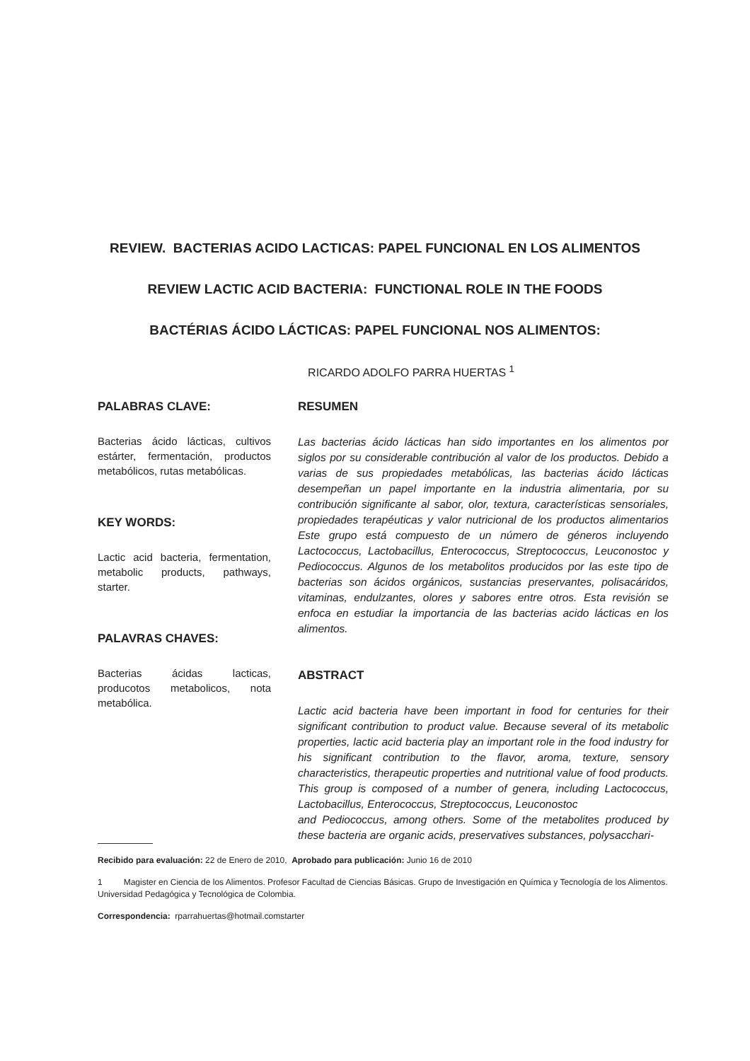REVIEW. BACTERIAS ACIDO LACTICAS: PAPEL FUNCIONAL EN LOS ALIMENTOS
REVIEW LACTIC ACID BACTERIA: FUNCTIONAL ROLE IN THE FOODS
BACTÉRIAS ÁCIDO LÁCTICAS: PAPEL FUNCIONAL NOS ALIMENTOS:
RICARDO ADOLFO PARRA HUERTAS <sup>1</sup>
PALABRAS CLAVE:
Bacterias ácido lácticas, cultivos estárter, fermentación, productos metabólicos, rutas metabólicas.
KEY WORDS:
Lactic acid bacteria, fermentation, metabolic products, pathways, starter.
PALAVRAS CHAVES:
Bacterias ácidas lacticas, producotos metabolicos, nota metabólica.
RESUMEN
Las bacterias ácido lácticas han sido importantes en los alimentos por siglos por su considerable contribución al valor de los productos. Debido a varias de sus propiedades metabólicas, las bacterias ácido lácticas desempeñan un papel importante en la industria alimentaria, por su contribución significante al sabor, olor, textura, características sensoriales, propiedades terapéuticas y valor nutricional de los productos alimentarios Este grupo está compuesto de un número de géneros incluyendo Lactococcus, Lactobacillus, Enterococcus, Streptococcus, Leuconostoc y Pediococcus. Algunos de los metabolitos producidos por las este tipo de bacterias son ácidos orgánicos, sustancias preservantes, polisacáridos, vitaminas, endulzantes, olores y sabores entre otros. Esta revisión se enfoca en estudiar la importancia de las bacterias acido lácticas en los alimentos.
ABSTRACT
Lactic acid bacteria have been important in food for centuries for their significant contribution to product value. Because several of its metabolic properties, lactic acid bacteria play an important role in the food industry for his significant contribution to the flavor, aroma, texture, sensory characteristics, therapeutic properties and nutritional value of food products. This group is composed of a number of genera, including Lactococcus, Lactobacillus, Enterococcus, Streptococcus, Leuconostoc
and Pediococcus, among others. Some of the metabolites produced by these bacteria are organic acids, preservatives substances, polysacchari-
Recibido para evaluación: 22 de Enero de 2010, Aprobado para publicación: Junio 16 de 2010
1 Magister en Ciencia de los Alimentos. Profesor Facultad de Ciencias Básicas. Grupo de Investigación en Química y Tecnología de los Alimentos. Universidad Pedagógica y Tecnológica de Colombia.
Correspondencia: rparrahuertas@hotmail.comstarter